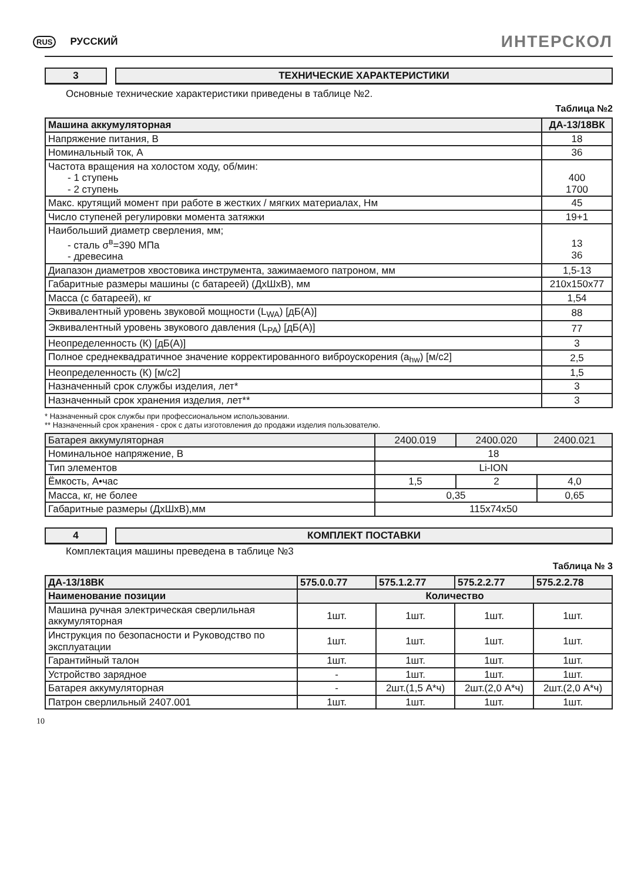RUS РУССКИЙ
ИНТЕРСКОЛ
3 ТЕХНИЧЕСКИЕ ХАРАКТЕРИСТИКИ
Основные технические характеристики приведены в таблице №2.
Таблица №2
| Машина аккумуляторная | ДА-13/18ВК |
| --- | --- |
| Напряжение питания, В | 18 |
| Номинальный ток, А | 36 |
| Частота вращения на холостом ходу, об/мин: - 1 ступень - 2 ступень | 400 1700 |
| Макс. крутящий момент при работе в жестких / мягких материалах, Нм | 45 |
| Число ступеней регулировки момента затяжки | 19+1 |
| Наибольший диаметр сверления, мм; - сталь σ<sup>в</sup>=390 МПа - древесина | 13 36 |
| Диапазон диаметров хвостовика инструмента, зажимаемого патроном, мм | 1,5-13 |
| Габаритные размеры машины (с батареей) (ДхШхВ), мм | 210x150x77 |
| Масса (с батареей), кг | 1,54 |
| Эквивалентный уровень звуковой мощности (L<sub>WA</sub>) [дБ(А)] | 88 |
| Эквивалентный уровень звукового давления (L<sub>PA</sub>) [дБ(А)] | 77 |
| Неопределенность (К) [дБ(А)] | 3 |
| Полное среднеквадратичное значение корректированного виброускорения (a<sub>hw</sub>) [м/с2] | 2,5 |
| Неопределенность (К) [м/с2] | 1,5 |
| Назначенный срок службы изделия, лет* | 3 |
| Назначенный срок хранения изделия, лет** | 3 |
* Назначенный срок службы при профессиональном использовании.
** Назначенный срок хранения - срок с даты изготовления до продажи изделия пользователю.
| Батарея аккумуляторная | 2400.019 | 2400.020 | 2400.021 |
| Номинальное напряжение, В | 18 | | |
| Тип элементов | Li-ION | | |
| Ёмкость, А•час | 1,5 | 2 | 4,0 |
| Масса, кг, не более | 0,35 | | 0,65 |
| Габаритные размеры (ДхШхВ),мм | 115x74x50 | | |
4 КОМПЛЕКТ ПОСТАВКИ
Комплектация машины преведена в таблице №3
Таблица № 3
| ДА-13/18ВК | 575.0.0.77 | 575.1.2.77 | 575.2.2.77 | 575.2.2.78 |
| --- | --- | --- | --- | --- |
| Наименование позиции | Количество | | | |
| Машина ручная электрическая сверлильная аккумуляторная | 1шт. | 1шт. | 1шт. | 1шт. |
| Инструкция по безопасности и Руководство по эксплуатации | 1шт. | 1шт. | 1шт. | 1шт. |
| Гарантийный талон | 1шт. | 1шт. | 1шт. | 1шт. |
| Устройство зарядное | - | 1шт. | 1шт. | 1шт. |
| Батарея аккумуляторная | - | 2шт.(1,5 А*ч) | 2шт.(2,0 А*ч) | 2шт.(2,0 А*ч) |
| Патрон сверлильный 2407.001 | 1шт. | 1шт. | 1шт. | 1шт. |
10